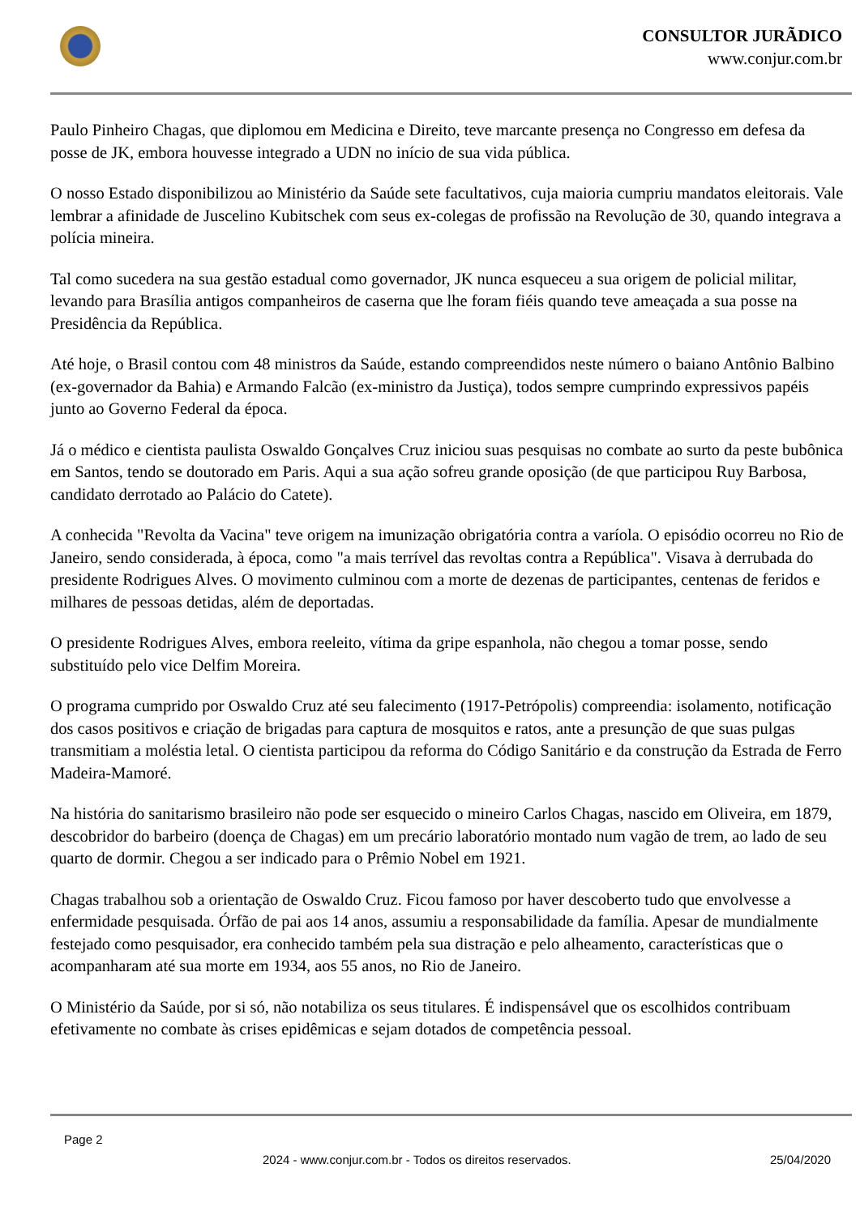CONSULTOR JURÃDICO
www.conjur.com.br
Paulo Pinheiro Chagas, que diplomou em Medicina e Direito, teve marcante presença no Congresso em defesa da posse de JK, embora houvesse integrado a UDN no início de sua vida pública.
O nosso Estado disponibilizou ao Ministério da Saúde sete facultativos, cuja maioria cumpriu mandatos eleitorais. Vale lembrar a afinidade de Juscelino Kubitschek com seus ex-colegas de profissão na Revolução de 30, quando integrava a polícia mineira.
Tal como sucedera na sua gestão estadual como governador, JK nunca esqueceu a sua origem de policial militar, levando para Brasília antigos companheiros de caserna que lhe foram fiéis quando teve ameaçada a sua posse na Presidência da República.
Até hoje, o Brasil contou com 48 ministros da Saúde, estando compreendidos neste número o baiano Antônio Balbino (ex-governador da Bahia) e Armando Falcão (ex-ministro da Justiça), todos sempre cumprindo expressivos papéis junto ao Governo Federal da época.
Já o médico e cientista paulista Oswaldo Gonçalves Cruz iniciou suas pesquisas no combate ao surto da peste bubônica em Santos, tendo se doutorado em Paris. Aqui a sua ação sofreu grande oposição (de que participou Ruy Barbosa, candidato derrotado ao Palácio do Catete).
A conhecida "Revolta da Vacina" teve origem na imunização obrigatória contra a varíola. O episódio ocorreu no Rio de Janeiro, sendo considerada, à época, como "a mais terrível das revoltas contra a República". Visava à derrubada do presidente Rodrigues Alves. O movimento culminou com a morte de dezenas de participantes, centenas de feridos e milhares de pessoas detidas, além de deportadas.
O presidente Rodrigues Alves, embora reeleito, vítima da gripe espanhola, não chegou a tomar posse, sendo substituído pelo vice Delfim Moreira.
O programa cumprido por Oswaldo Cruz até seu falecimento (1917-Petrópolis) compreendia: isolamento, notificação dos casos positivos e criação de brigadas para captura de mosquitos e ratos, ante a presunção de que suas pulgas transmitiam a moléstia letal. O cientista participou da reforma do Código Sanitário e da construção da Estrada de Ferro Madeira-Mamoré.
Na história do sanitarismo brasileiro não pode ser esquecido o mineiro Carlos Chagas, nascido em Oliveira, em 1879, descobridor do barbeiro (doença de Chagas) em um precário laboratório montado num vagão de trem, ao lado de seu quarto de dormir. Chegou a ser indicado para o Prêmio Nobel em 1921.
Chagas trabalhou sob a orientação de Oswaldo Cruz. Ficou famoso por haver descoberto tudo que envolvesse a enfermidade pesquisada. Órfão de pai aos 14 anos, assumiu a responsabilidade da família. Apesar de mundialmente festejado como pesquisador, era conhecido também pela sua distração e pelo alheamento, características que o acompanharam até sua morte em 1934, aos 55 anos, no Rio de Janeiro.
O Ministério da Saúde, por si só, não notabiliza os seus titulares. É indispensável que os escolhidos contribuam efetivamente no combate às crises epidêmicas e sejam dotados de competência pessoal.
Page 2
2024 - www.conjur.com.br - Todos os direitos reservados. 25/04/2020